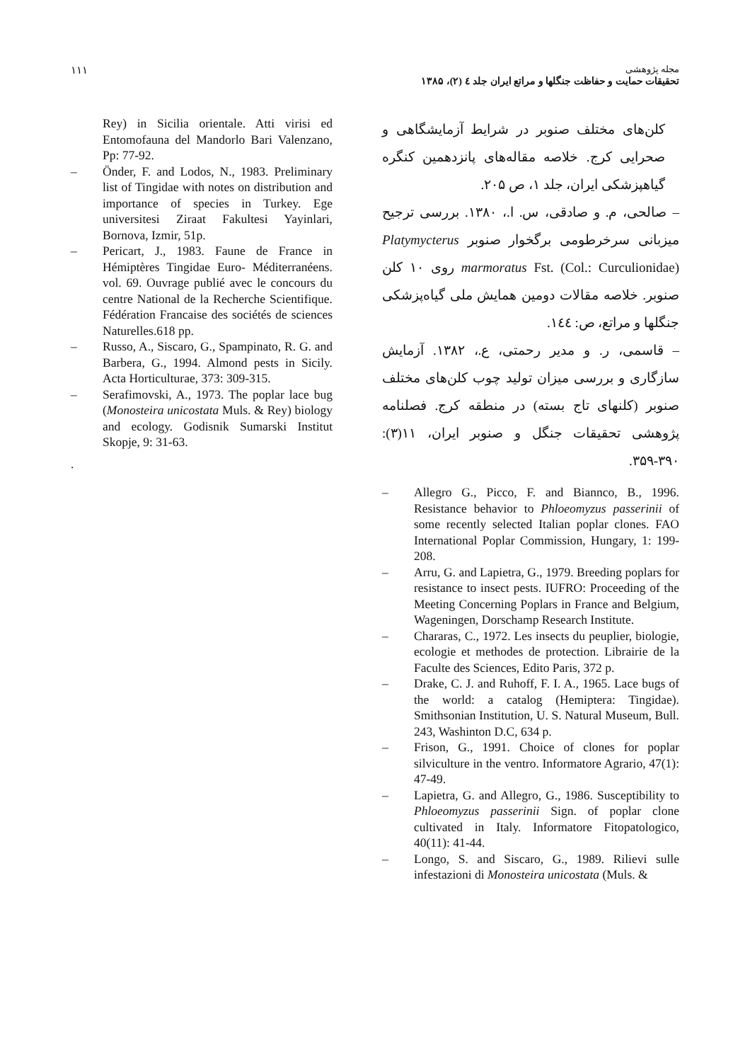۱۱۱
مجله پژوهشی
تحقیقات حمایت و حفاظت جنگلها و مراتع ایران جلد ٤ (۲)، ۱۳۸۵
کلن‌های مختلف صنوبر در شرایط آزمایشگاهی و صحرایی کرج. خلاصه مقاله‌های پانزدهمین کنگره گیاهپزشکی ایران، جلد ۱، ص ۲۰۵.
– صالحی، م. و صادقی، س. ا.، ۱۳۸۰. بررسی ترجیح میزبانی سرخرطومی برگخوار صنوبر Platymycterus marmoratus Fst. (Col.: Curculionidae) روی ۱۰ کلن صنوبر. خلاصه مقالات دومین همایش ملی گیاه‌پزشکی جنگلها و مراتع، ص: ١٤٤.
– قاسمی، ر. و مدیر رحمتی، ع.، ۱۳۸۲. آزمایش سازگاری و بررسی میزان تولید چوب کلن‌های مختلف صنوبر (کلنهای تاج بسته) در منطقه کرج. فصلنامه پژوهشی تحقیقات جنگل و صنوبر ایران، ۱۱(۳): ۳۹۰-۳۵۹.
– Allegro G., Picco, F. and Biannco, B., 1996. Resistance behavior to Phloeomyzus passerinii of some recently selected Italian poplar clones. FAO International Poplar Commission, Hungary, 1: 199-208.
– Arru, G. and Lapietra, G., 1979. Breeding poplars for resistance to insect pests. IUFRO: Proceeding of the Meeting Concerning Poplars in France and Belgium, Wageningen, Dorschamp Research Institute.
– Chararas, C., 1972. Les insects du peuplier, biologie, ecologie et methodes de protection. Librairie de la Faculte des Sciences, Edito Paris, 372 p.
– Drake, C. J. and Ruhoff, F. I. A., 1965. Lace bugs of the world: a catalog (Hemiptera: Tingidae). Smithsonian Institution, U. S. Natural Museum, Bull. 243, Washinton D.C, 634 p.
– Frison, G., 1991. Choice of clones for poplar silviculture in the ventro. Informatore Agrario, 47(1): 47-49.
– Lapietra, G. and Allegro, G., 1986. Susceptibility to Phloeomyzus passerinii Sign. of poplar clone cultivated in Italy. Informatore Fitopatologico, 40(11): 41-44.
– Longo, S. and Siscaro, G., 1989. Rilievi sulle infestazioni di Monosteira unicostata (Muls. &
Rey) in Sicilia orientale. Atti virisi ed Entomofauna del Mandorlo Bari Valenzano, Pp: 77-92.
– Önder, F. and Lodos, N., 1983. Preliminary list of Tingidae with notes on distribution and importance of species in Turkey. Ege universitesi Ziraat Fakultesi Yayinlari, Bornova, Izmir, 51p.
– Pericart, J., 1983. Faune de France in Hémiptères Tingidae Euro- Méditerranéens. vol. 69. Ouvrage publié avec le concours du centre National de la Recherche Scientifique. Fédération Francaise des sociétés de sciences Naturelles.618 pp.
– Russo, A., Siscaro, G., Spampinato, R. G. and Barbera, G., 1994. Almond pests in Sicily. Acta Horticulturae, 373: 309-315.
– Serafimovski, A., 1973. The poplar lace bug (Monosteira unicostata Muls. & Rey) biology and ecology. Godisnik Sumarski Institut Skopje, 9: 31-63.
.